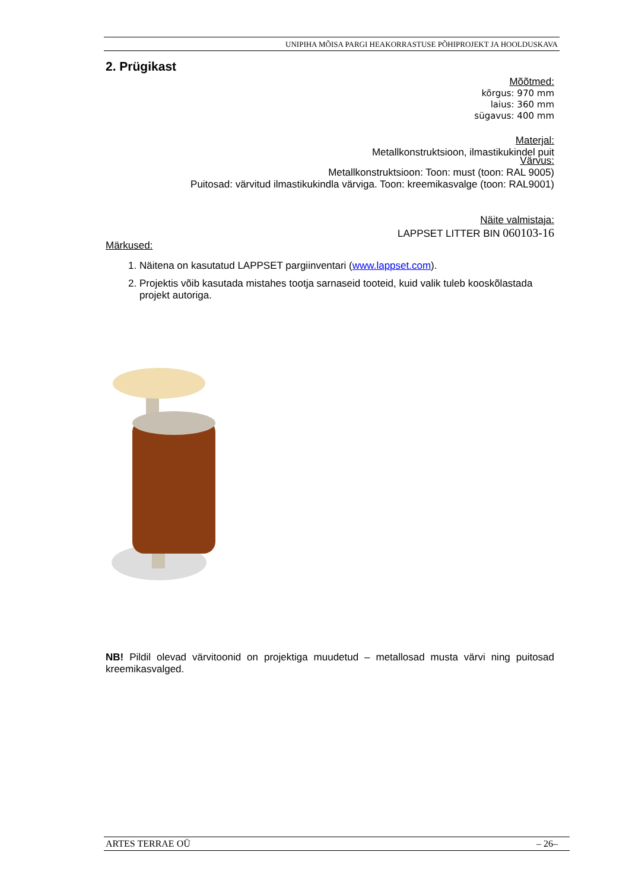UNIPIHA MÕISA PARGI HEAKORRASTUSE PÕHIPROJEKT JA HOOLDUSKAVA
2. Prügikast
Mõõtmed:
kõrgus: 970 mm
laius: 360 mm
sügavus: 400 mm
Materjal:
Metallkonstruktsioon, ilmastikukindel puit
Värvus:
Metallkonstruktsioon: Toon: must (toon: RAL 9005)
Puitosad: värvitud ilmastikukindla värviga. Toon: kreemikasvalge (toon: RAL9001)
Näite valmistaja:
LAPPSET LITTER BIN 060103-16
Märkused:
1. Näitena on kasutatud LAPPSET pargiinventari (www.lappset.com).
2. Projektis võib kasutada mistahes tootja sarnaseid tooteid, kuid valik tuleb kooskõlastada projekt autoriga.
NB! Pildil olevad värvitoonid on projektiga muudetud – metallosad musta värvi ning puitosad kreemikasvalged.
ARTES TERRAE OÜ – 26–